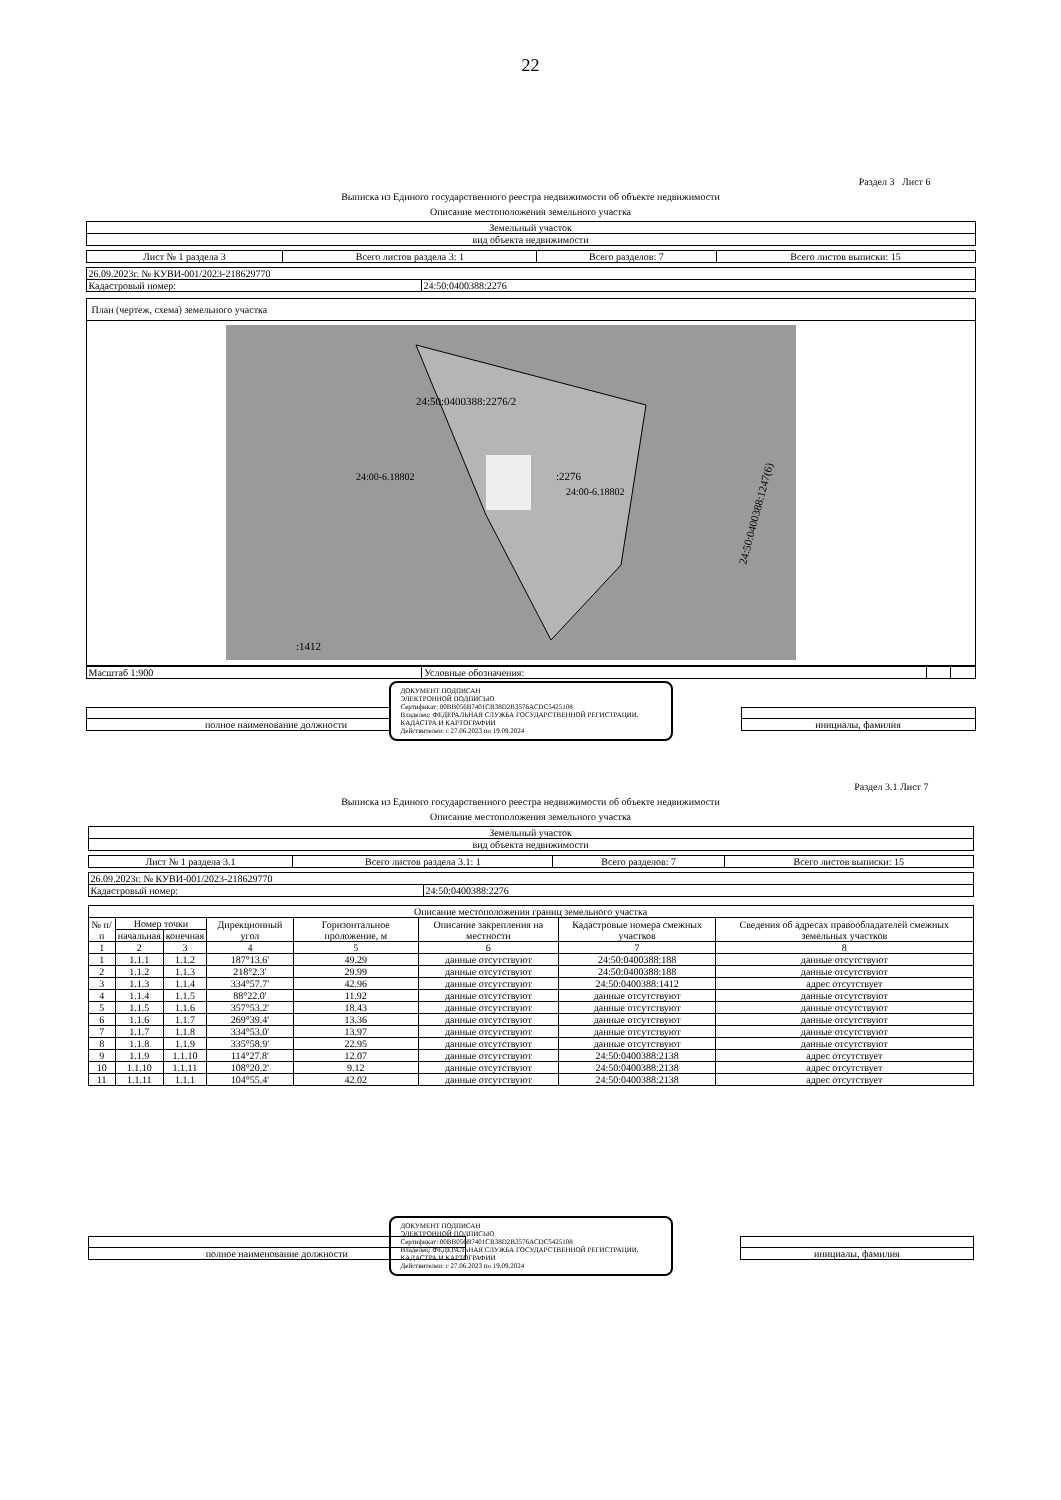22
Раздел 3 Лист 6
Выписка из Единого государственного реестра недвижимости об объекте недвижимости
Описание местоположения земельного участка
| Земельный участок |
| вид объекта недвижимости |
| Лист № 1 раздела 3 | Всего листов раздела 3: 1 | Всего разделов: 7 | Всего листов выписки: 15 |
| 26.09.2023г. № КУВИ-001/2023-218629770 | |
| Кадастровый номер: | 24:50:0400388:2276 |
| План (чертеж, схема) земельного участка |
| 24:50:0400388:2276/2 :2276 24:00-6.18802 24:00-6.18802 :1412 24:50:0400388:1247(6) |
| Масштаб 1:900 | Условные обозначения: | | |
| полное наименование должности | | инициалы, фамилия |
ДОКУМЕНТ ПОДПИСАН
ЭЛЕКТРОННОЙ ПОДПИСЬЮ
Сертификат: 00BB056B7401CB38D2B3576ACDC5425108
Владелец: ФЕДЕРАЛЬНАЯ СЛУЖБА ГОСУДАРСТВЕННОЙ РЕГИСТРАЦИИ, КАДАСТРА И КАРТОГРАФИИ
Действителен: с 27.06.2023 по 19.09.2024
Раздел 3.1 Лист 7
Выписка из Единого государственного реестра недвижимости об объекте недвижимости
Описание местоположения земельного участка
| Земельный участок |
| вид объекта недвижимости |
| Лист № 1 раздела 3.1 | Всего листов раздела 3.1: 1 | Всего разделов: 7 | Всего листов выписки: 15 |
| 26.09.2023г. № КУВИ-001/2023-218629770 | |
| Кадастровый номер: | 24:50:0400388:2276 |
| Описание местоположения границ земельного участка | | | | | | | |
| --- | --- | --- | --- | --- | --- | --- | --- |
| № п/п | Номер точки | | Дирекционный угол | Горизонтальное проложение, м | Описание закрепления на местности | Кадастровые номера смежных участков | Сведения об адресах правообладателей смежных земельных участков |
| | начальная | конечная | | | | | |
| 1 | 2 | 3 | 4 | 5 | 6 | 7 | 8 |
| 1 | 1.1.1 | 1.1.2 | 187°13.6' | 49.29 | данные отсутствуют | 24:50:0400388:188 | данные отсутствуют |
| 2 | 1.1.2 | 1.1.3 | 218°2.3' | 29.99 | данные отсутствуют | 24:50:0400388:188 | данные отсутствуют |
| 3 | 1.1.3 | 1.1.4 | 334°57.7' | 42.96 | данные отсутствуют | 24:50:0400388:1412 | адрес отсутствует |
| 4 | 1.1.4 | 1.1.5 | 88°22.0' | 11.92 | данные отсутствуют | данные отсутствуют | данные отсутствуют |
| 5 | 1.1.5 | 1.1.6 | 357°53.2' | 18.43 | данные отсутствуют | данные отсутствуют | данные отсутствуют |
| 6 | 1.1.6 | 1.1.7 | 269°39.4' | 13.36 | данные отсутствуют | данные отсутствуют | данные отсутствуют |
| 7 | 1.1.7 | 1.1.8 | 334°53.0' | 13.97 | данные отсутствуют | данные отсутствуют | данные отсутствуют |
| 8 | 1.1.8 | 1.1.9 | 335°58.9' | 22.95 | данные отсутствуют | данные отсутствуют | данные отсутствуют |
| 9 | 1.1.9 | 1.1.10 | 114°27.8' | 12.07 | данные отсутствуют | 24:50:0400388:2138 | адрес отсутствует |
| 10 | 1.1.10 | 1.1.11 | 108°20.2' | 9.12 | данные отсутствуют | 24:50:0400388:2138 | адрес отсутствует |
| 11 | 1.1.11 | 1.1.1 | 104°55.4' | 42.02 | данные отсутствуют | 24:50:0400388:2138 | адрес отсутствует |
ДОКУМЕНТ ПОДПИСАН
ЭЛЕКТРОННОЙ ПОДПИСЬЮ
Сертификат: 00BB056B7401CB38D2B3576ACDC5425108
Владелец: ФЕДЕРАЛЬНАЯ СЛУЖБА ГОСУДАРСТВЕННОЙ РЕГИСТРАЦИИ, КАДАСТРА И КАРТОГРАФИИ
Действителен: с 27.06.2023 по 19.09.2024
| полное наименование должности | | инициалы, фамилия |